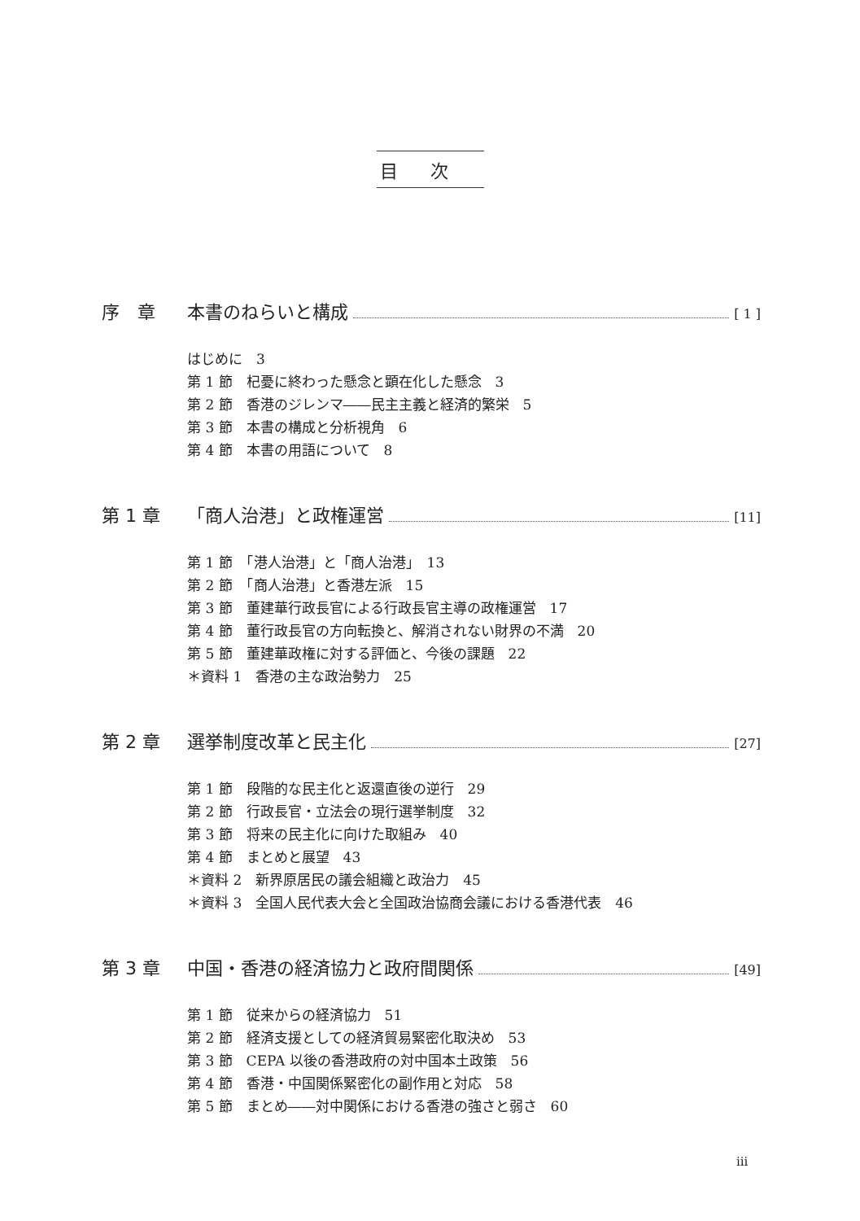目次
序　章 本書のねらいと構成 [ 1 ]
はじめに　3
第 1 節　杞憂に終わった懸念と顕在化した懸念　3
第 2 節　香港のジレンマ――民主主義と経済的繁栄　5
第 3 節　本書の構成と分析視角　6
第 4 節　本書の用語について　8
第 1 章 「商人治港」と政権運営 [11]
第 1 節　「港人治港」と「商人治港」　13
第 2 節　「商人治港」と香港左派　15
第 3 節　董建華行政長官による行政長官主導の政権運営　17
第 4 節　董行政長官の方向転換と、解消されない財界の不満　20
第 5 節　董建華政権に対する評価と、今後の課題　22
＊資料 1　香港の主な政治勢力　25
第 2 章 選挙制度改革と民主化 [27]
第 1 節　段階的な民主化と返還直後の逆行　29
第 2 節　行政長官・立法会の現行選挙制度　32
第 3 節　将来の民主化に向けた取組み　40
第 4 節　まとめと展望　43
＊資料 2　新界原居民の議会組織と政治力　45
＊資料 3　全国人民代表大会と全国政治協商会議における香港代表　46
第 3 章 中国・香港の経済協力と政府間関係 [49]
第 1 節　従来からの経済協力　51
第 2 節　経済支援としての経済貿易緊密化取決め　53
第 3 節　CEPA 以後の香港政府の対中国本土政策　56
第 4 節　香港・中国関係緊密化の副作用と対応　58
第 5 節　まとめ――対中関係における香港の強さと弱さ　60
iii